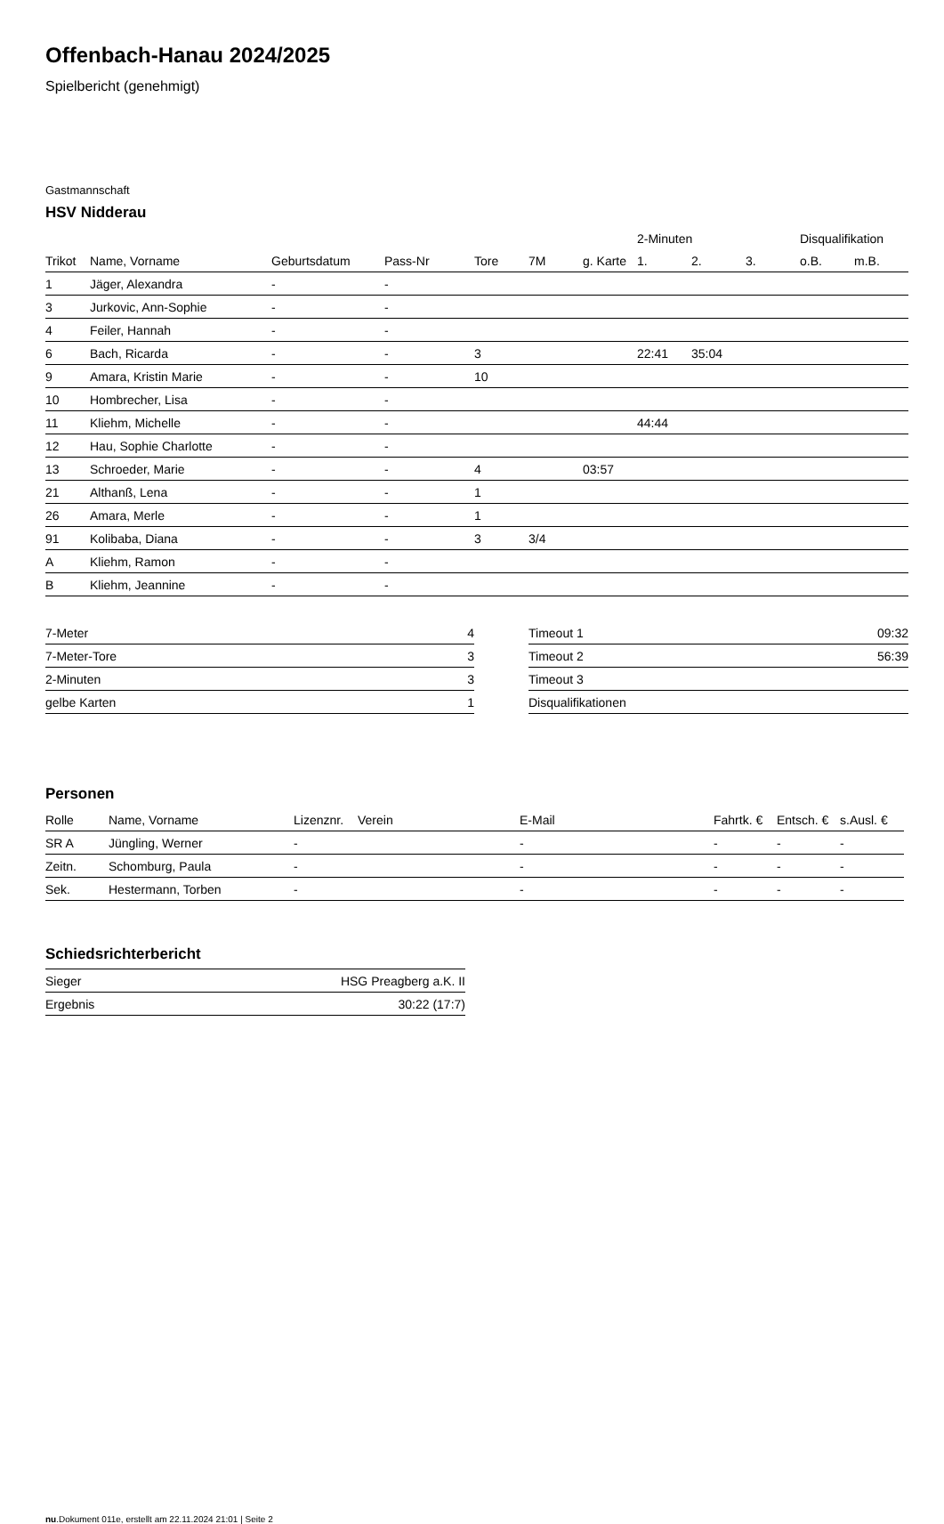Offenbach-Hanau 2024/2025
Spielbericht (genehmigt)
Gastmannschaft
HSV Nidderau
| | | | | | | | 2-Minuten | | | Disqualifikation | |
| --- | --- | --- | --- | --- | --- | --- | --- | --- | --- | --- | --- |
| Trikot | Name, Vorname | Geburtsdatum | Pass-Nr | Tore | 7M | g. Karte | 1. | 2. | 3. | o.B. | m.B. |
| 1 | Jäger, Alexandra | - | - | | | | | | | | |
| 3 | Jurkovic, Ann-Sophie | - | - | | | | | | | | |
| 4 | Feiler, Hannah | - | - | | | | | | | | |
| 6 | Bach, Ricarda | - | - | 3 | | | 22:41 | 35:04 | | | |
| 9 | Amara, Kristin Marie | - | - | 10 | | | | | | | |
| 10 | Hombrecher, Lisa | - | - | | | | | | | | |
| 11 | Kliehm, Michelle | - | - | | | | 44:44 | | | | |
| 12 | Hau, Sophie Charlotte | - | - | | | | | | | | |
| 13 | Schroeder, Marie | - | - | 4 | | 03:57 | | | | | |
| 21 | Althanß, Lena | - | - | 1 | | | | | | | |
| 26 | Amara, Merle | - | - | 1 | | | | | | | |
| 91 | Kolibaba, Diana | - | - | 3 | 3/4 | | | | | | |
| A | Kliehm, Ramon | - | - | | | | | | | | |
| B | Kliehm, Jeannine | - | - | | | | | | | | |
| 7-Meter | 4 |
| 7-Meter-Tore | 3 |
| 2-Minuten | 3 |
| gelbe Karten | 1 |
| Timeout 1 | 09:32 |
| Timeout 2 | 56:39 |
| Timeout 3 | |
| Disqualifikationen | |
Personen
| Rolle | Name, Vorname | Lizenznr. | Verein | E-Mail | Fahrtk. € | Entsch. € | s.Ausl. € |
| --- | --- | --- | --- | --- | --- | --- | --- |
| SR A | Jüngling, Werner | - | | - | - | - | - |
| Zeitn. | Schomburg, Paula | - | | - | - | - | - |
| Sek. | Hestermann, Torben | - | | - | - | - | - |
Schiedsrichterbericht
| Sieger | HSG Preagberg a.K. II |
| Ergebnis | 30:22 (17:7) |
nu.Dokument 011e, erstellt am 22.11.2024 21:01 | Seite 2